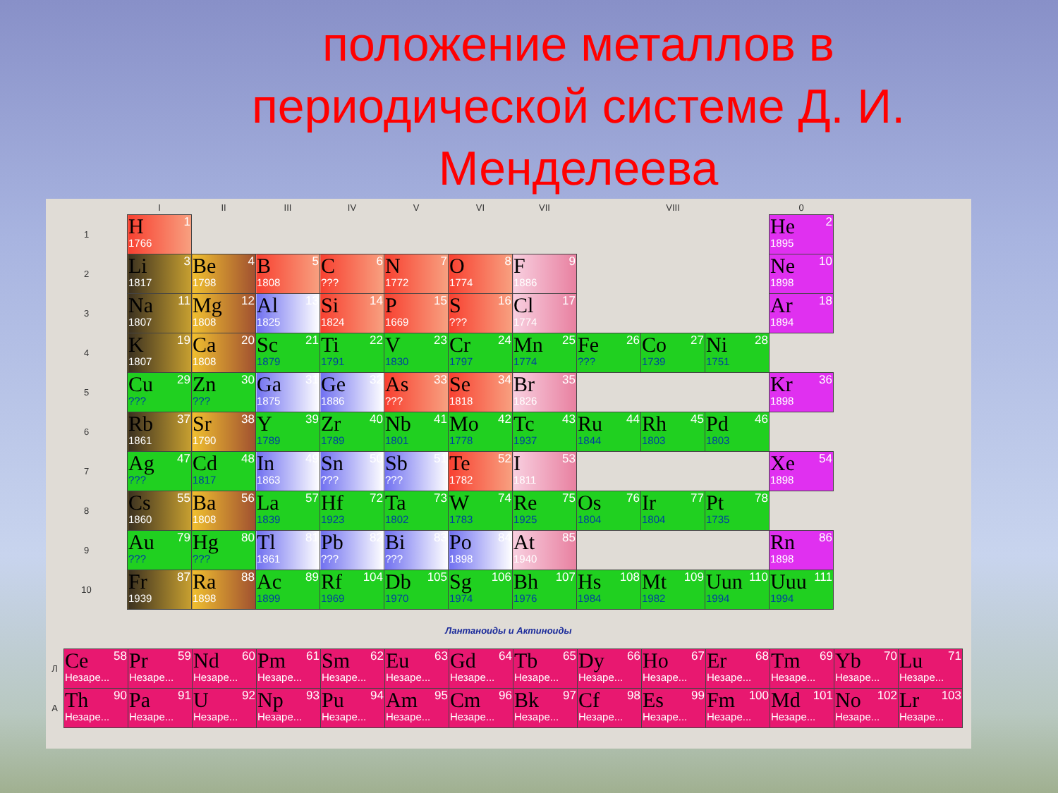положение металлов в периодической системе Д. И. Менделеева
| | I | II | III | IV | V | VI | VII | VIII | | | 0 |
| 1 | H 1 1766 | | | | | | | | | | He 2 1895 |
| 2 | Li 3 1817 | Be 4 1798 | B 5 1808 | C 6 ??? | N 7 1772 | O 8 1774 | F 9 1886 | | | | Ne 10 1898 |
| 3 | Na 11 1807 | Mg 12 1808 | Al 13 1825 | Si 14 1824 | P 15 1669 | S 16 ??? | Cl 17 1774 | | | | Ar 18 1894 |
| 4 | K 19 1807 | Ca 20 1808 | Sc 21 1879 | Ti 22 1791 | V 23 1830 | Cr 24 1797 | Mn 25 1774 | Fe 26 ??? | Co 27 1739 | Ni 28 1751 | |
| 5 | Cu 29 ??? | Zn 30 ??? | Ga 31 1875 | Ge 32 1886 | As 33 ??? | Se 34 1818 | Br 35 1826 | | | | Kr 36 1898 |
| 6 | Rb 37 1861 | Sr 38 1790 | Y 39 1789 | Zr 40 1789 | Nb 41 1801 | Mo 42 1778 | Tc 43 1937 | Ru 44 1844 | Rh 45 1803 | Pd 46 1803 | |
| 7 | Ag 47 ??? | Cd 48 1817 | In 49 1863 | Sn 50 ??? | Sb 51 ??? | Te 52 1782 | I 53 1811 | | | | Xe 54 1898 |
| 8 | Cs 55 1860 | Ba 56 1808 | La 57 1839 | Hf 72 1923 | Ta 73 1802 | W 74 1783 | Re 75 1925 | Os 76 1804 | Ir 77 1804 | Pt 78 1735 | |
| 9 | Au 79 ??? | Hg 80 ??? | Tl 81 1861 | Pb 82 ??? | Bi 83 ??? | Po 84 1898 | At 85 1940 | | | | Rn 86 1898 |
| 10 | Fr 87 1939 | Ra 88 1898 | Ac 89 1899 | Rf 104 1969 | Db 105 1970 | Sg 106 1974 | Bh 107 1976 | Hs 108 1984 | Mt 109 1982 | Uun 110 1994 | Uuu 111 1994 |
Лантаноиды и Актиноиды
| Л | Ce 58 Незаре... | Pr 59 Незаре... | Nd 60 Незаре... | Pm 61 Незаре... | Sm 62 Незаре... | Eu 63 Незаре... | Gd 64 Незаре... | Tb 65 Незаре... | Dy 66 Незаре... | Ho 67 Незаре... | Er 68 Незаре... | Tm 69 Незаре... | Yb 70 Незаре... | Lu 71 Незаре... |
| А | Th 90 Незаре... | Pa 91 Незаре... | U 92 Незаре... | Np 93 Незаре... | Pu 94 Незаре... | Am 95 Незаре... | Cm 96 Незаре... | Bk 97 Незаре... | Cf 98 Незаре... | Es 99 Незаре... | Fm 100 Незаре... | Md 101 Незаре... | No 102 Незаре... | Lr 103 Незаре... |